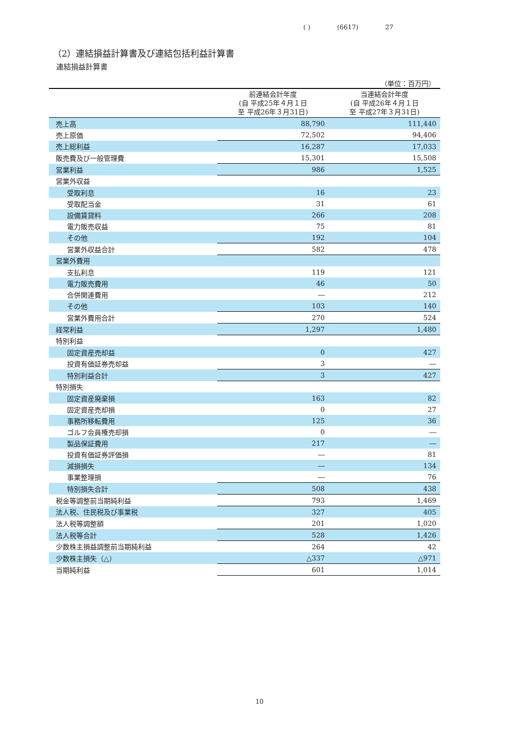( ) (6617) 27
（2）連結損益計算書及び連結包括利益計算書
連結損益計算書
（単位：百万円）
| | 前連結会計年度 (自 平成25年４月１日 至 平成26年３月31日) | 当連結会計年度 (自 平成26年４月１日 至 平成27年３月31日) |
| --- | --- | --- |
| 売上高 | 88,790 | 111,440 |
| 売上原価 | 72,502 | 94,406 |
| 売上総利益 | 16,287 | 17,033 |
| 販売費及び一般管理費 | 15,301 | 15,508 |
| 営業利益 | 986 | 1,525 |
| 営業外収益 | | |
| 受取利息 | 16 | 23 |
| 受取配当金 | 31 | 61 |
| 設備賃貸料 | 266 | 208 |
| 電力販売収益 | 75 | 81 |
| その他 | 192 | 104 |
| 営業外収益合計 | 582 | 478 |
| 営業外費用 | | |
| 支払利息 | 119 | 121 |
| 電力販売費用 | 46 | 50 |
| 合併関連費用 | ― | 212 |
| その他 | 103 | 140 |
| 営業外費用合計 | 270 | 524 |
| 経常利益 | 1,297 | 1,480 |
| 特別利益 | | |
| 固定資産売却益 | 0 | 427 |
| 投資有価証券売却益 | 3 | ― |
| 特別利益合計 | 3 | 427 |
| 特別損失 | | |
| 固定資産廃棄損 | 163 | 82 |
| 固定資産売却損 | 0 | 27 |
| 事務所移転費用 | 125 | 36 |
| ゴルフ会員権売却損 | 0 | ― |
| 製品保証費用 | 217 | ― |
| 投資有価証券評価損 | ― | 81 |
| 減損損失 | ― | 134 |
| 事業整理損 | ― | 76 |
| 特別損失合計 | 508 | 438 |
| 税金等調整前当期純利益 | 793 | 1,469 |
| 法人税、住民税及び事業税 | 327 | 405 |
| 法人税等調整額 | 201 | 1,020 |
| 法人税等合計 | 528 | 1,426 |
| 少数株主損益調整前当期純利益 | 264 | 42 |
| 少数株主損失（△） | △337 | △971 |
| 当期純利益 | 601 | 1,014 |
10